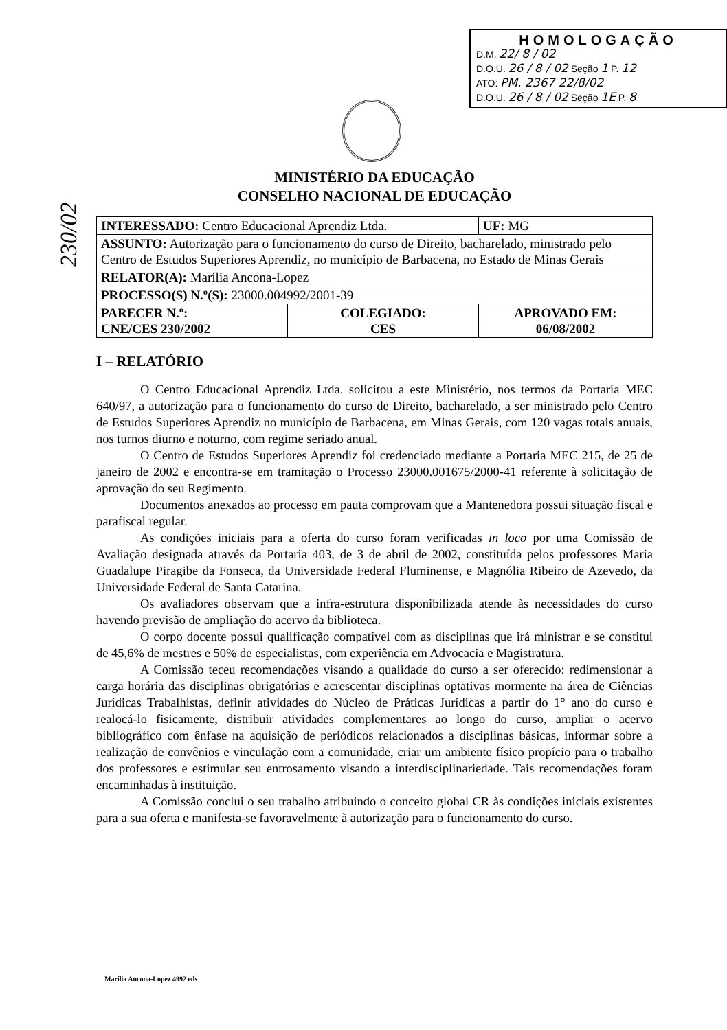HOMOLOGAÇÃO
D.M. 22/ 8 / 02
D.O.U. 26 / 8 / 02 Seção 1 P. 12
ATO: PM. 2367 22/8/02
D.O.U. 26 / 8 / 02 Seção 1E P. 8
230/02
MINISTÉRIO DA EDUCAÇÃO
CONSELHO NACIONAL DE EDUCAÇÃO
| INTERESSADO: Centro Educacional Aprendiz Ltda. | | UF: MG |
| ASSUNTO: Autorização para o funcionamento do curso de Direito, bacharelado, ministrado pelo Centro de Estudos Superiores Aprendiz, no município de Barbacena, no Estado de Minas Gerais | | |
| RELATOR(A): Marília Ancona-Lopez | | |
| PROCESSO(S) N.º(S): 23000.004992/2001-39 | | |
| PARECER N.º: CNE/CES 230/2002 | COLEGIADO: CES | APROVADO EM: 06/08/2002 |
I – RELATÓRIO
O Centro Educacional Aprendiz Ltda. solicitou a este Ministério, nos termos da Portaria MEC 640/97, a autorização para o funcionamento do curso de Direito, bacharelado, a ser ministrado pelo Centro de Estudos Superiores Aprendiz no município de Barbacena, em Minas Gerais, com 120 vagas totais anuais, nos turnos diurno e noturno, com regime seriado anual.
O Centro de Estudos Superiores Aprendiz foi credenciado mediante a Portaria MEC 215, de 25 de janeiro de 2002 e encontra-se em tramitação o Processo 23000.001675/2000-41 referente à solicitação de aprovação do seu Regimento.
Documentos anexados ao processo em pauta comprovam que a Mantenedora possui situação fiscal e parafiscal regular.
As condições iniciais para a oferta do curso foram verificadas in loco por uma Comissão de Avaliação designada através da Portaria 403, de 3 de abril de 2002, constituída pelos professores Maria Guadalupe Piragibe da Fonseca, da Universidade Federal Fluminense, e Magnólia Ribeiro de Azevedo, da Universidade Federal de Santa Catarina.
Os avaliadores observam que a infra-estrutura disponibilizada atende às necessidades do curso havendo previsão de ampliação do acervo da biblioteca.
O corpo docente possui qualificação compatível com as disciplinas que irá ministrar e se constitui de 45,6% de mestres e 50% de especialistas, com experiência em Advocacia e Magistratura.
A Comissão teceu recomendações visando a qualidade do curso a ser oferecido: redimensionar a carga horária das disciplinas obrigatórias e acrescentar disciplinas optativas mormente na área de Ciências Jurídicas Trabalhistas, definir atividades do Núcleo de Práticas Jurídicas a partir do 1° ano do curso e realocá-lo fisicamente, distribuir atividades complementares ao longo do curso, ampliar o acervo bibliográfico com ênfase na aquisição de periódicos relacionados a disciplinas básicas, informar sobre a realização de convênios e vinculação com a comunidade, criar um ambiente físico propício para o trabalho dos professores e estimular seu entrosamento visando a interdisciplinariedade. Tais recomendações foram encaminhadas à instituição.
A Comissão conclui o seu trabalho atribuindo o conceito global CR às condições iniciais existentes para a sua oferta e manifesta-se favoravelmente à autorização para o funcionamento do curso.
Marília Ancona-Lopez 4992 eds